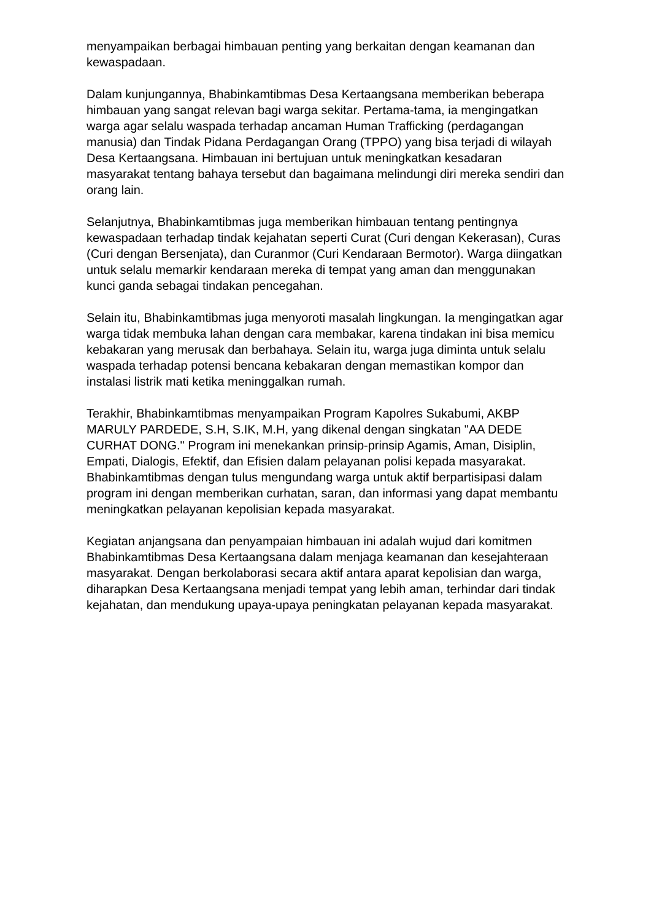menyampaikan berbagai himbauan penting yang berkaitan dengan keamanan dan kewaspadaan.
Dalam kunjungannya, Bhabinkamtibmas Desa Kertaangsana memberikan beberapa himbauan yang sangat relevan bagi warga sekitar. Pertama-tama, ia mengingatkan warga agar selalu waspada terhadap ancaman Human Trafficking (perdagangan manusia) dan Tindak Pidana Perdagangan Orang (TPPO) yang bisa terjadi di wilayah Desa Kertaangsana. Himbauan ini bertujuan untuk meningkatkan kesadaran masyarakat tentang bahaya tersebut dan bagaimana melindungi diri mereka sendiri dan orang lain.
Selanjutnya, Bhabinkamtibmas juga memberikan himbauan tentang pentingnya kewaspadaan terhadap tindak kejahatan seperti Curat (Curi dengan Kekerasan), Curas (Curi dengan Bersenjata), dan Curanmor (Curi Kendaraan Bermotor). Warga diingatkan untuk selalu memarkir kendaraan mereka di tempat yang aman dan menggunakan kunci ganda sebagai tindakan pencegahan.
Selain itu, Bhabinkamtibmas juga menyoroti masalah lingkungan. Ia mengingatkan agar warga tidak membuka lahan dengan cara membakar, karena tindakan ini bisa memicu kebakaran yang merusak dan berbahaya. Selain itu, warga juga diminta untuk selalu waspada terhadap potensi bencana kebakaran dengan memastikan kompor dan instalasi listrik mati ketika meninggalkan rumah.
Terakhir, Bhabinkamtibmas menyampaikan Program Kapolres Sukabumi, AKBP MARULY PARDEDE, S.H, S.IK, M.H, yang dikenal dengan singkatan "AA DEDE CURHAT DONG." Program ini menekankan prinsip-prinsip Agamis, Aman, Disiplin, Empati, Dialogis, Efektif, dan Efisien dalam pelayanan polisi kepada masyarakat. Bhabinkamtibmas dengan tulus mengundang warga untuk aktif berpartisipasi dalam program ini dengan memberikan curhatan, saran, dan informasi yang dapat membantu meningkatkan pelayanan kepolisian kepada masyarakat.
Kegiatan anjangsana dan penyampaian himbauan ini adalah wujud dari komitmen Bhabinkamtibmas Desa Kertaangsana dalam menjaga keamanan dan kesejahteraan masyarakat. Dengan berkolaborasi secara aktif antara aparat kepolisian dan warga, diharapkan Desa Kertaangsana menjadi tempat yang lebih aman, terhindar dari tindak kejahatan, dan mendukung upaya-upaya peningkatan pelayanan kepada masyarakat.